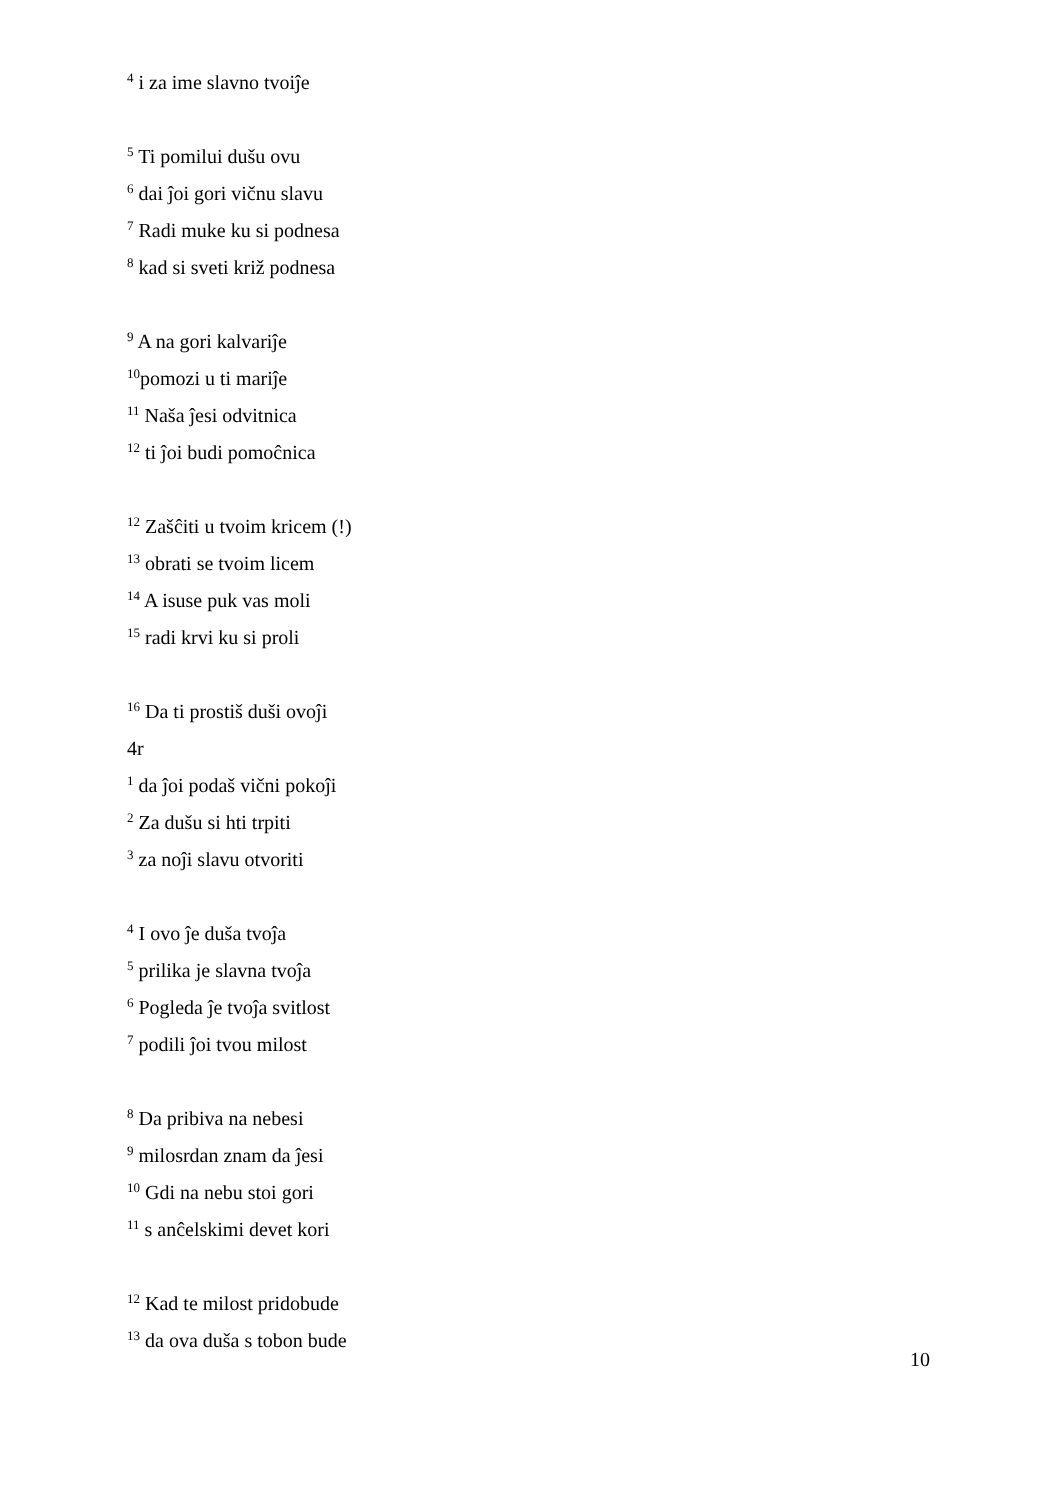<sup>4</sup> i za ime slavno tvoiĵe
<sup>5</sup> Ti pomilui dušu ovu
<sup>6</sup> dai ĵoi gori vičnu slavu
<sup>7</sup> Radi muke ku si podnesa
<sup>8</sup> kad si sveti križ podnesa
<sup>9</sup> A na gori kalvariĵe
<sup>10</sup> pomozi u ti mariĵe
<sup>11</sup> Naša ĵesi odvitnica
<sup>12</sup> ti ĵoi budi pomoĉnica
<sup>12</sup> Zašĉiti u tvoim kricem (!)
<sup>13</sup> obrati se tvoim licem
<sup>14</sup> A isuse puk vas moli
<sup>15</sup> radi krvi ku si proli
<sup>16</sup> Da ti prostiš duši ovoĵi
4r
<sup>1</sup> da ĵoi podaš vični pokoĵi
<sup>2</sup> Za dušu si hti trpiti
<sup>3</sup> za noĵi slavu otvoriti
<sup>4</sup> I ovo ĵe duša tvoĵa
<sup>5</sup> prilika je slavna tvoĵa
<sup>6</sup> Pogleda ĵe tvoĵa svitlost
<sup>7</sup> podili ĵoi tvou milost
<sup>8</sup> Da pribiva na nebesi
<sup>9</sup> milosrdan znam da ĵesi
<sup>10</sup> Gdi na nebu stoi gori
<sup>11</sup> s anĉelskimi devet kori
<sup>12</sup> Kad te milost pridobude
<sup>13</sup> da ova duša s tobon bude
10